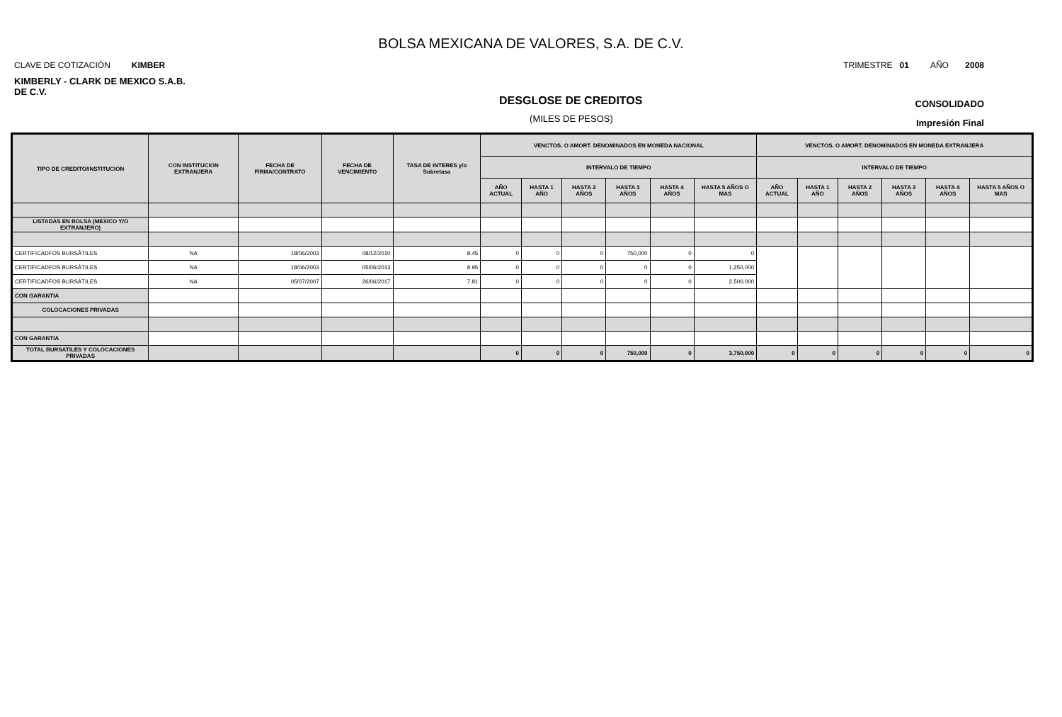BOLSA MEXICANA DE VALORES, S.A. DE C.V.
CLAVE DE COTIZACIÓN KIMBER TRIMESTRE 01 AÑO 2008
KIMBERLY - CLARK DE MEXICO S.A.B. DE C.V.
DESGLOSE DE CREDITOS CONSOLIDADO
(MILES DE PESOS) Impresión Final
| TIPO DE CREDITO/INSTITUCION | CON INSTITUCION EXTRANJERA | FECHA DE FIRMA/CONTRATO | FECHA DE VENCIMIENTO | TASA DE INTERES y/o Sobretasa | VENCTOS. O AMORT. DENOMINADOS EN MONEDA NACIONAL | | | | | | VENCTOS. O AMORT. DENOMINADOS EN MONEDA EXTRANJERA | | | | | |
| --- | --- | --- | --- | --- | --- | --- | --- | --- | --- | --- | --- | --- | --- | --- | --- | --- |
| | | | | | INTERVALO DE TIEMPO | | | | | | INTERVALO DE TIEMPO | | | | | |
| | | | | | AÑO ACTUAL | HASTA 1 AÑO | HASTA 2 AÑOS | HASTA 3 AÑOS | HASTA 4 AÑOS | HASTA 5 AÑOS O MAS | AÑO ACTUAL | HASTA 1 AÑO | HASTA 2 AÑOS | HASTA 3 AÑOS | HASTA 4 AÑOS | HASTA 5 AÑOS O MAS |
| LISTADAS EN BOLSA (MEXICO Y/O EXTRANJERO) | | | | | | | | | | | | | | | | |
| CERTIFICADFOS BURSÁTILES | NA | 18/06/2003 | 08/12/2010 | 8.45 | 0 | 0 | 0 | 750,000 | 0 | 0 | | | | | | |
| CERTIFICADFOS BURSÁTILES | NA | 18/06/2003 | 05/06/2013 | 8.95 | 0 | 0 | 0 | 0 | 0 | 1,250,000 | | | | | | |
| CERTIFICADFOS BURSÁTILES | NA | 05/07/2007 | 26/06/2017 | 7.81 | 0 | 0 | 0 | 0 | 0 | 2,500,000 | | | | | | |
| CON GARANTIA | | | | | | | | | | | | | | | | |
| COLOCACIONES PRIVADAS | | | | | | | | | | | | | | | | |
| CON GARANTIA | | | | | | | | | | | | | | | | |
| TOTAL BURSATILES Y COLOCACIONES PRIVADAS | | | | | 0 | 0 | 0 | 750,000 | 0 | 3,750,000 | 0 | 0 | 0 | 0 | 0 | 0 |